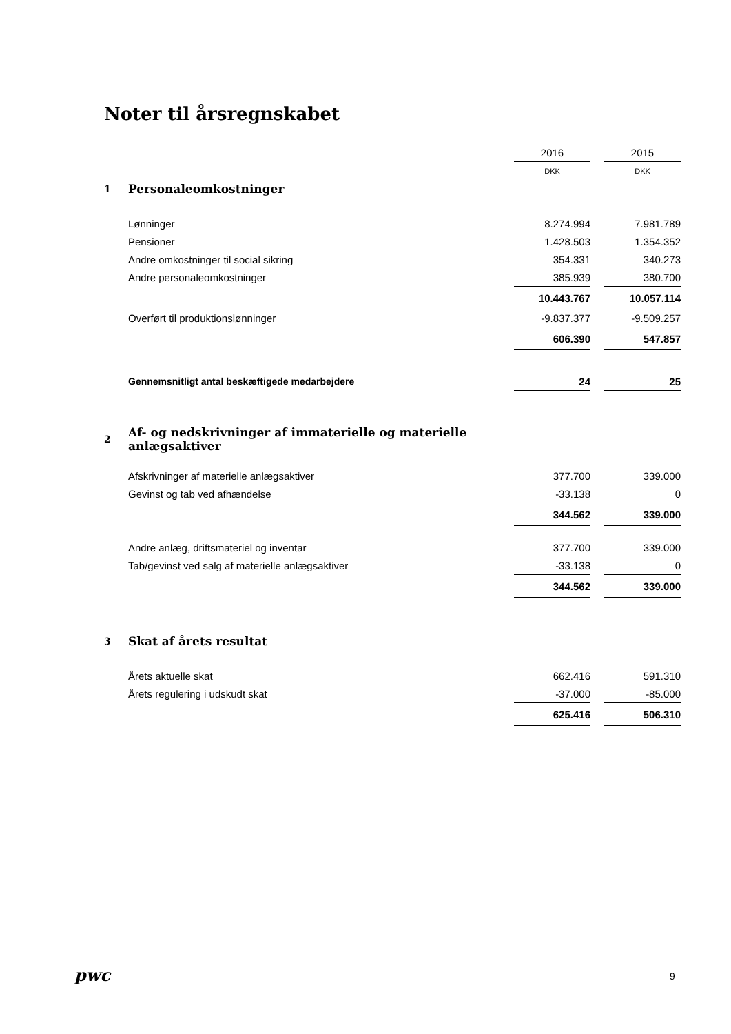Noter til årsregnskabet
| | | 2016 | | 2015 |
| | | DKK | | DKK |
| 1 | Personaleomkostninger | | | |
| | Lønninger | 8.274.994 | | 7.981.789 |
| | Pensioner | 1.428.503 | | 1.354.352 |
| | Andre omkostninger til social sikring | 354.331 | | 340.273 |
| | Andre personaleomkostninger | 385.939 | | 380.700 |
| | | 10.443.767 | | 10.057.114 |
| | Overført til produktionslønninger | -9.837.377 | | -9.509.257 |
| | | 606.390 | | 547.857 |
| | Gennemsnitligt antal beskæftigede medarbejdere | 24 | | 25 |
| 2 | Af- og nedskrivninger af immaterielle og materielle anlægsaktiver | | | |
| | Afskrivninger af materielle anlægsaktiver | 377.700 | | 339.000 |
| | Gevinst og tab ved afhændelse | -33.138 | | 0 |
| | | 344.562 | | 339.000 |
| | Andre anlæg, driftsmateriel og inventar | 377.700 | | 339.000 |
| | Tab/gevinst ved salg af materielle anlægsaktiver | -33.138 | | 0 |
| | | 344.562 | | 339.000 |
| 3 | Skat af årets resultat | | | |
| | Årets aktuelle skat | 662.416 | | 591.310 |
| | Årets regulering i udskudt skat | -37.000 | | -85.000 |
| | | 625.416 | | 506.310 |
pwc 9